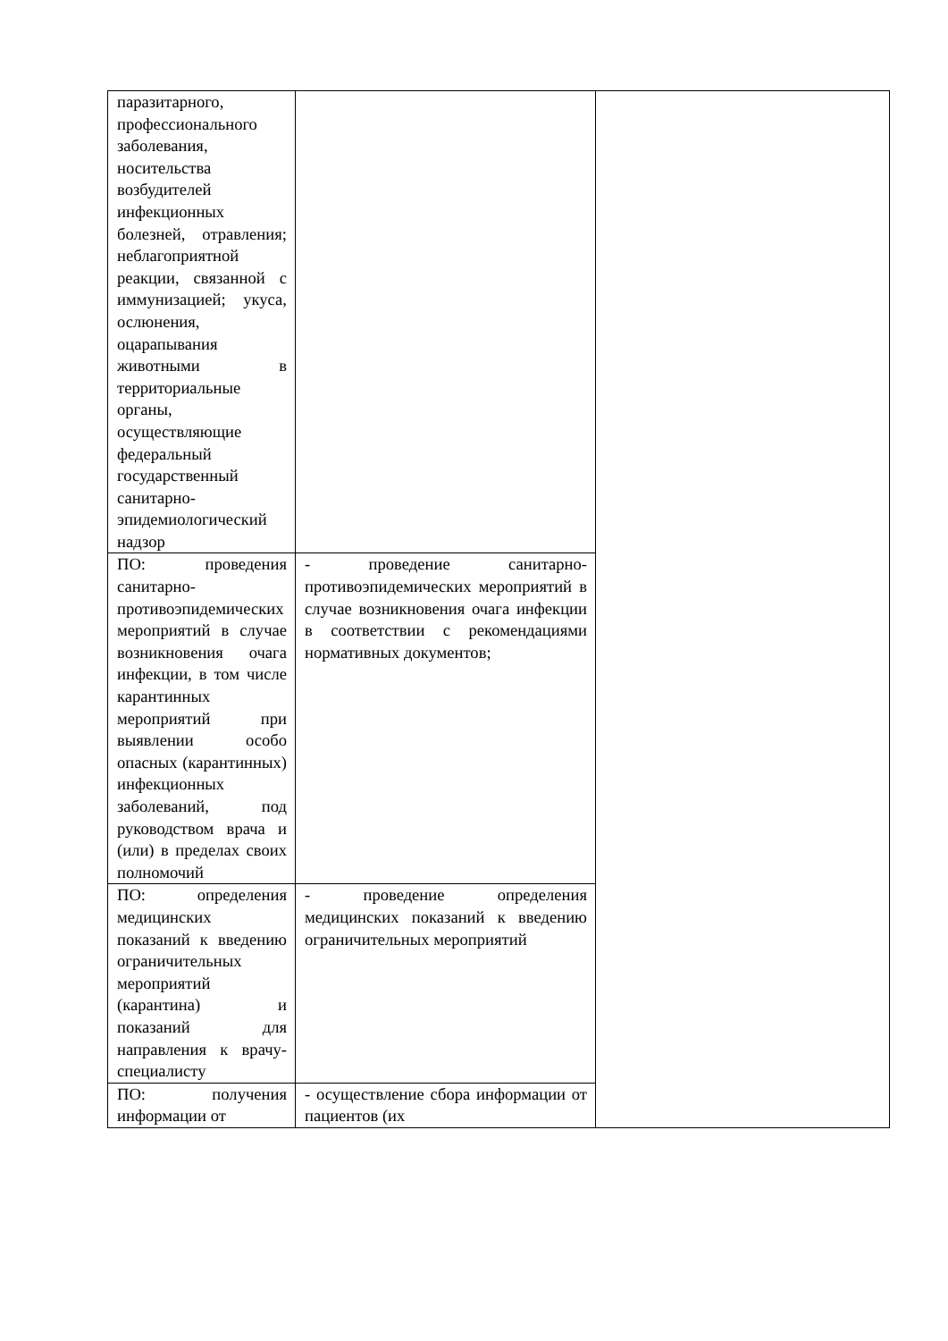| паразитарного, профессионального заболевания, носительства возбудителей инфекционных болезней, отравления; неблагоприятной реакции, связанной с иммунизацией; укуса, ослюнения, оцарапывания животными в территориальные органы, осуществляющие федеральный государственный санитарно-эпидемиологический надзор | | |
| ПО: проведения санитарно-противоэпидемических мероприятий в случае возникновения очага инфекции, в том числе карантинных мероприятий при выявлении особо опасных (карантинных) инфекционных заболеваний, под руководством врача и (или) в пределах своих полномочий | - проведение санитарно-противоэпидемических мероприятий в случае возникновения очага инфекции в соответствии с рекомендациями нормативных документов; | |
| ПО: определения медицинских показаний к введению ограничительных мероприятий (карантина) и показаний для направления к врачу-специалисту | - проведение определения медицинских показаний к введению ограничительных мероприятий | |
| ПО: получения информации от | - осуществление сбора информации от пациентов (их | |